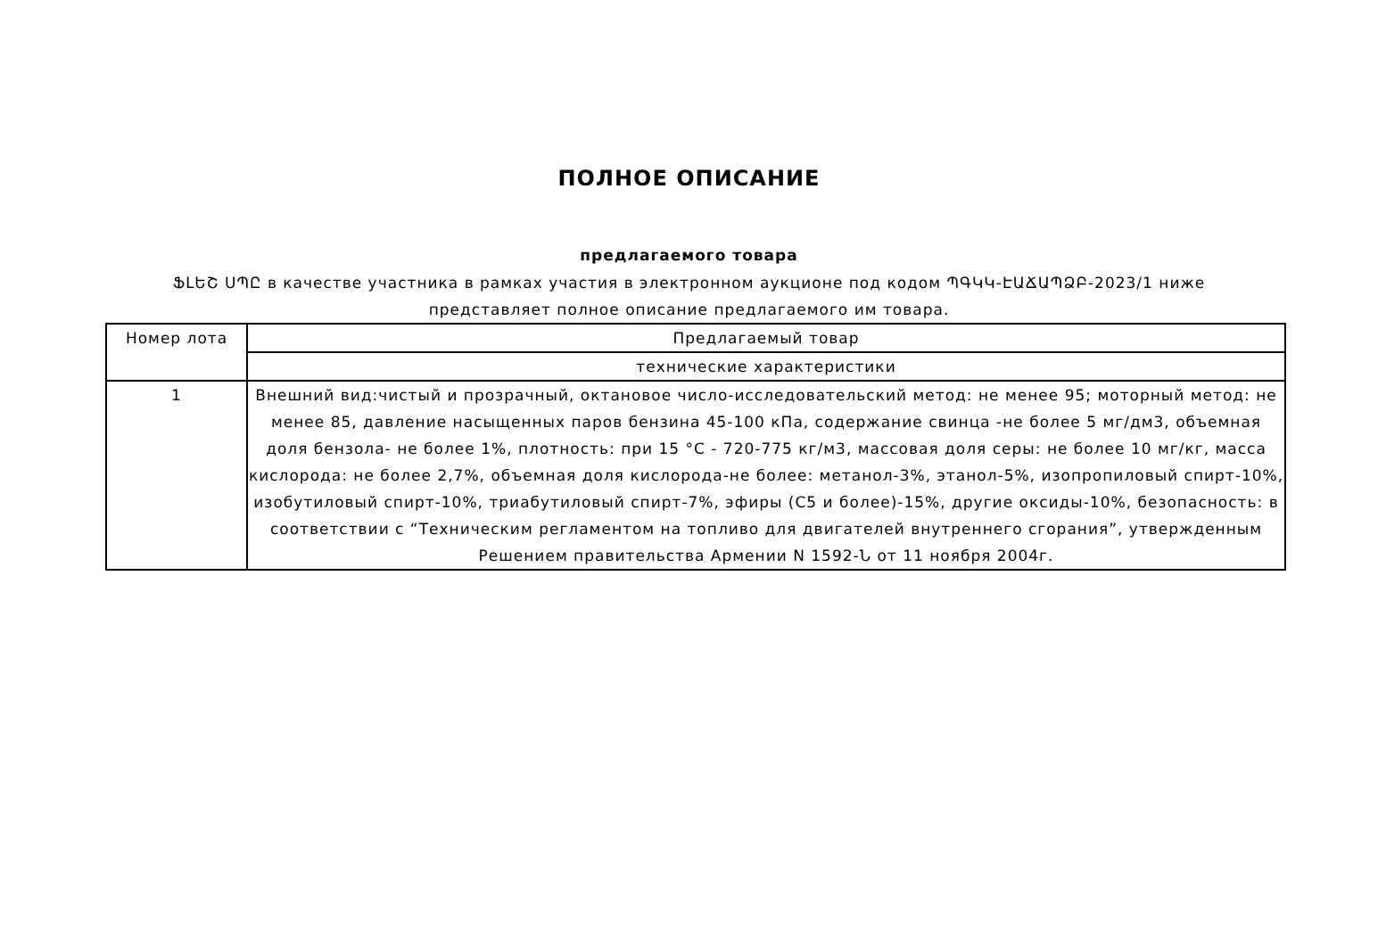ПОЛНОЕ ОПИСАНИЕ
предлагаемого товара
ՖԼԵՇ ՍՊԸ в качестве участника в рамках участия в электронном аукционе под кодом ՊԳԿԿ-ԷԱՃԱՊՁԲ-2023/1 ниже представляет полное описание предлагаемого им товара.
| Номер лота | Предлагаемый товар |
| --- | --- |
| | технические характеристики |
| 1 | Внешний вид:чистый и прозрачный, октановое число-исследовательский метод: не менее 95; моторный метод: не менее 85, давление насыщенных паров бензина 45-100 кПа, содержание свинца -не более 5 мг/дм3, объемная доля бензола- не более 1%, плотность: при 15 °C - 720-775 кг/м3, массовая доля серы: не более 10 мг/кг, масса кислорода: не более 2,7%, объемная доля кислорода-не более: метанол-3%, этанол-5%, изопропиловый спирт-10%, изобутиловый спирт-10%, триабутиловый спирт-7%, эфиры (C5 и более)-15%, другие оксиды-10%, безопасность: в соответствии с “Техническим регламентом на топливо для двигателей внутреннего сгорания”, утвержденным Решением правительства Армении N 1592-Ն от 11 ноября 2004г. |